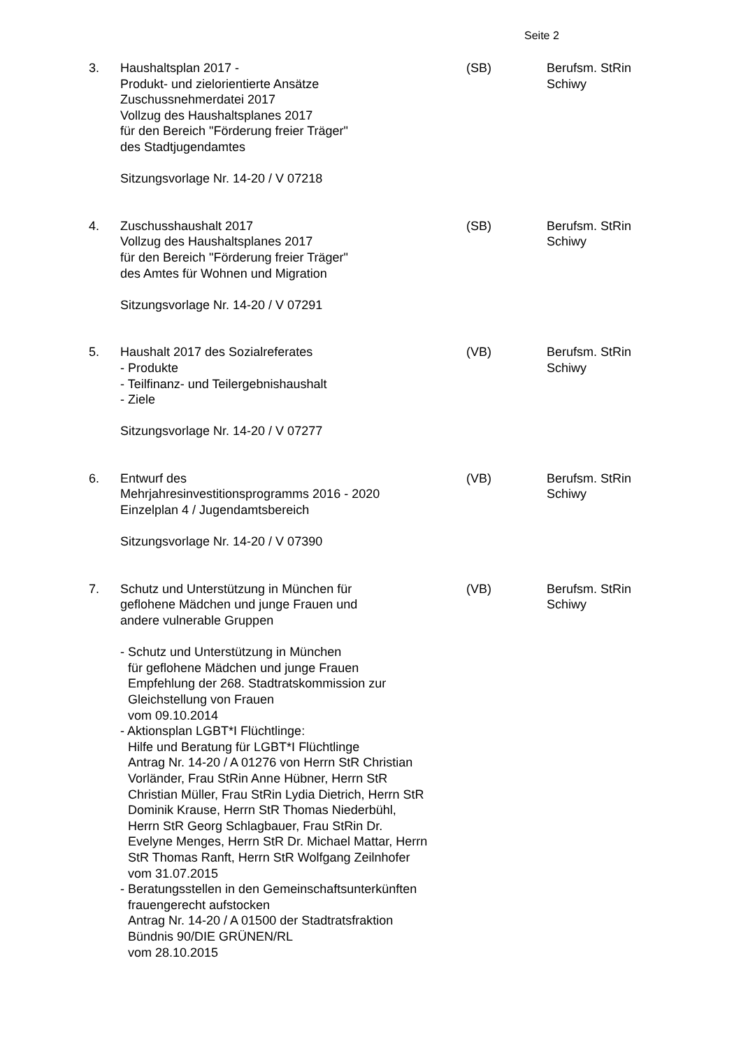Seite 2
3. Haushaltsplan 2017 -
Produkt- und zielorientierte Ansätze
Zuschussnehmerdatei 2017
Vollzug des Haushaltsplanes 2017
für den Bereich "Förderung freier Träger"
des Stadtjugendamtes
Sitzungsvorlage Nr. 14-20 / V 07218
(SB) Berufsm. StRin
Schiwy
4. Zuschusshaushalt 2017
Vollzug des Haushaltsplanes 2017
für den Bereich "Förderung freier Träger"
des Amtes für Wohnen und Migration
Sitzungsvorlage Nr. 14-20 / V 07291
(SB) Berufsm. StRin
Schiwy
5. Haushalt 2017 des Sozialreferates
- Produkte
- Teilfinanz- und Teilergebnishaushalt
- Ziele
Sitzungsvorlage Nr. 14-20 / V 07277
(VB) Berufsm. StRin
Schiwy
6. Entwurf des
Mehrjahresinvestitionsprogramms 2016 - 2020
Einzelplan 4 / Jugendamtsbereich
Sitzungsvorlage Nr. 14-20 / V 07390
(VB) Berufsm. StRin
Schiwy
7. Schutz und Unterstützung in München für
geflohene Mädchen und junge Frauen und
andere vulnerable Gruppen
- Schutz und Unterstützung in München
für geflohene Mädchen und junge Frauen
Empfehlung der 268. Stadtratskommission zur
Gleichstellung von Frauen
vom 09.10.2014
- Aktionsplan LGBT*I Flüchtlinge:
Hilfe und Beratung für LGBT*I Flüchtlinge
Antrag Nr. 14-20 / A 01276 von Herrn StR Christian
Vorländer, Frau StRin Anne Hübner, Herrn StR
Christian Müller, Frau StRin Lydia Dietrich, Herrn StR
Dominik Krause, Herrn StR Thomas Niederbühl,
Herrn StR Georg Schlagbauer, Frau StRin Dr.
Evelyne Menges, Herrn StR Dr. Michael Mattar, Herrn
StR Thomas Ranft, Herrn StR Wolfgang Zeilnhofer
vom 31.07.2015
- Beratungsstellen in den Gemeinschaftsunterkünften
frauengerecht aufstocken
Antrag Nr. 14-20 / A 01500 der Stadtratsfraktion
Bündnis 90/DIE GRÜNEN/RL
vom 28.10.2015
(VB) Berufsm. StRin
Schiwy